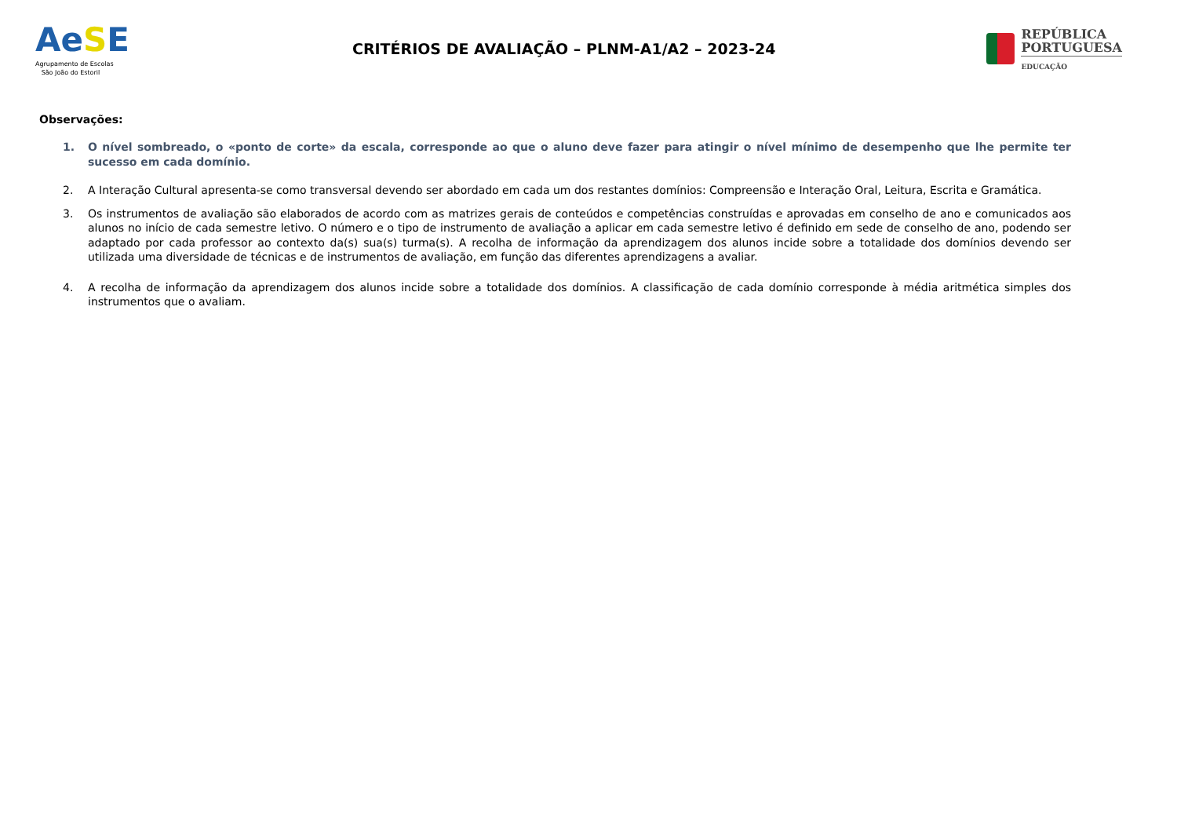AeSE
Agrupamento de Escolas
São João do Estoril
CRITÉRIOS DE AVALIAÇÃO – PLNM-A1/A2 – 2023-24
REPÚBLICA
PORTUGUESA
EDUCAÇÃO
Observações:
1. O nível sombreado, o «ponto de corte» da escala, corresponde ao que o aluno deve fazer para atingir o nível mínimo de desempenho que lhe permite ter sucesso em cada domínio.
2. A Interação Cultural apresenta-se como transversal devendo ser abordado em cada um dos restantes domínios: Compreensão e Interação Oral, Leitura, Escrita e Gramática.
3. Os instrumentos de avaliação são elaborados de acordo com as matrizes gerais de conteúdos e competências construídas e aprovadas em conselho de ano e comunicados aos alunos no início de cada semestre letivo. O número e o tipo de instrumento de avaliação a aplicar em cada semestre letivo é definido em sede de conselho de ano, podendo ser adaptado por cada professor ao contexto da(s) sua(s) turma(s). A recolha de informação da aprendizagem dos alunos incide sobre a totalidade dos domínios devendo ser utilizada uma diversidade de técnicas e de instrumentos de avaliação, em função das diferentes aprendizagens a avaliar.
4. A recolha de informação da aprendizagem dos alunos incide sobre a totalidade dos domínios. A classificação de cada domínio corresponde à média aritmética simples dos instrumentos que o avaliam.